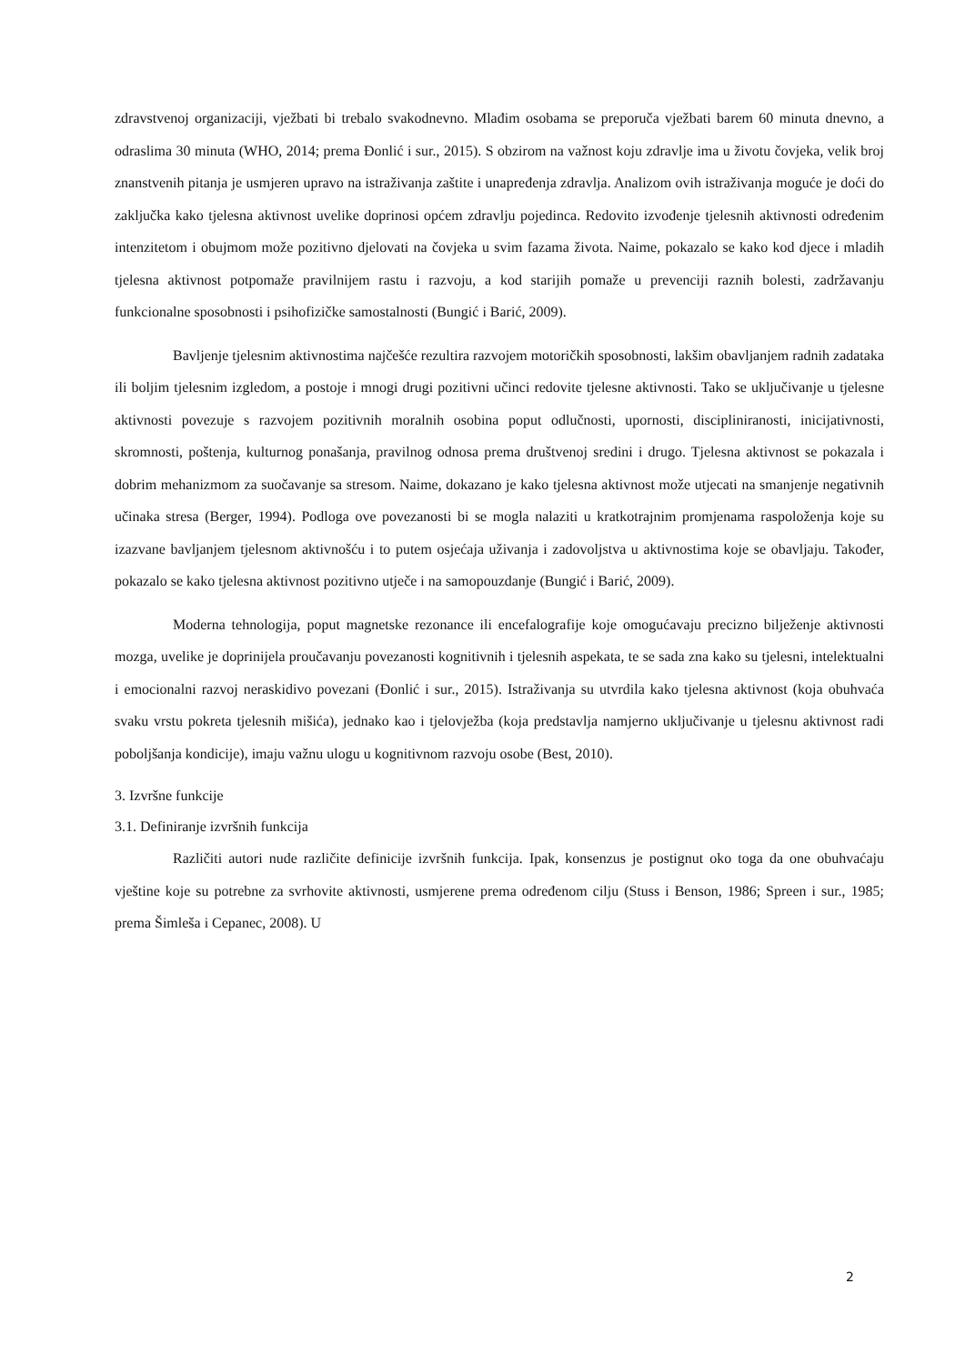zdravstvenoj organizaciji, vježbati bi trebalo svakodnevno. Mlađim osobama se preporuča vježbati barem 60 minuta dnevno, a odraslima 30 minuta (WHO, 2014; prema Đonlić i sur., 2015). S obzirom na važnost koju zdravlje ima u životu čovjeka, velik broj znanstvenih pitanja je usmjeren upravo na istraživanja zaštite i unapređenja zdravlja. Analizom ovih istraživanja moguće je doći do zaključka kako tjelesna aktivnost uvelike doprinosi općem zdravlju pojedinca. Redovito izvođenje tjelesnih aktivnosti određenim intenzitetom i obujmom može pozitivno djelovati na čovjeka u svim fazama života. Naime, pokazalo se kako kod djece i mladih tjelesna aktivnost potpomaže pravilnijem rastu i razvoju, a kod starijih pomaže u prevenciji raznih bolesti, zadržavanju funkcionalne sposobnosti i psihofizičke samostalnosti (Bungić i Barić, 2009).
Bavljenje tjelesnim aktivnostima najčešće rezultira razvojem motoričkih sposobnosti, lakšim obavljanjem radnih zadataka ili boljim tjelesnim izgledom, a postoje i mnogi drugi pozitivni učinci redovite tjelesne aktivnosti. Tako se uključivanje u tjelesne aktivnosti povezuje s razvojem pozitivnih moralnih osobina poput odlučnosti, upornosti, discipliniranosti, inicijativnosti, skromnosti, poštenja, kulturnog ponašanja, pravilnog odnosa prema društvenoj sredini i drugo. Tjelesna aktivnost se pokazala i dobrim mehanizmom za suočavanje sa stresom. Naime, dokazano je kako tjelesna aktivnost može utjecati na smanjenje negativnih učinaka stresa (Berger, 1994). Podloga ove povezanosti bi se mogla nalaziti u kratkotrajnim promjenama raspoloženja koje su izazvane bavljanjem tjelesnom aktivnošću i to putem osjećaja uživanja i zadovoljstva u aktivnostima koje se obavljaju. Također, pokazalo se kako tjelesna aktivnost pozitivno utječe i na samopouzdanje (Bungić i Barić, 2009).
Moderna tehnologija, poput magnetske rezonance ili encefalografije koje omogućavaju precizno bilježenje aktivnosti mozga, uvelike je doprinijela proučavanju povezanosti kognitivnih i tjelesnih aspekata, te se sada zna kako su tjelesni, intelektualni i emocionalni razvoj neraskidivo povezani (Đonlić i sur., 2015). Istraživanja su utvrdila kako tjelesna aktivnost (koja obuhvaća svaku vrstu pokreta tjelesnih mišića), jednako kao i tjelovježba (koja predstavlja namjerno uključivanje u tjelesnu aktivnost radi poboljšanja kondicije), imaju važnu ulogu u kognitivnom razvoju osobe (Best, 2010).
3. Izvršne funkcije
3.1. Definiranje izvršnih funkcija
Različiti autori nude različite definicije izvršnih funkcija. Ipak, konsenzus je postignut oko toga da one obuhvaćaju vještine koje su potrebne za svrhovite aktivnosti, usmjerene prema određenom cilju (Stuss i Benson, 1986; Spreen i sur., 1985; prema Šimleša i Cepanec, 2008). U
2